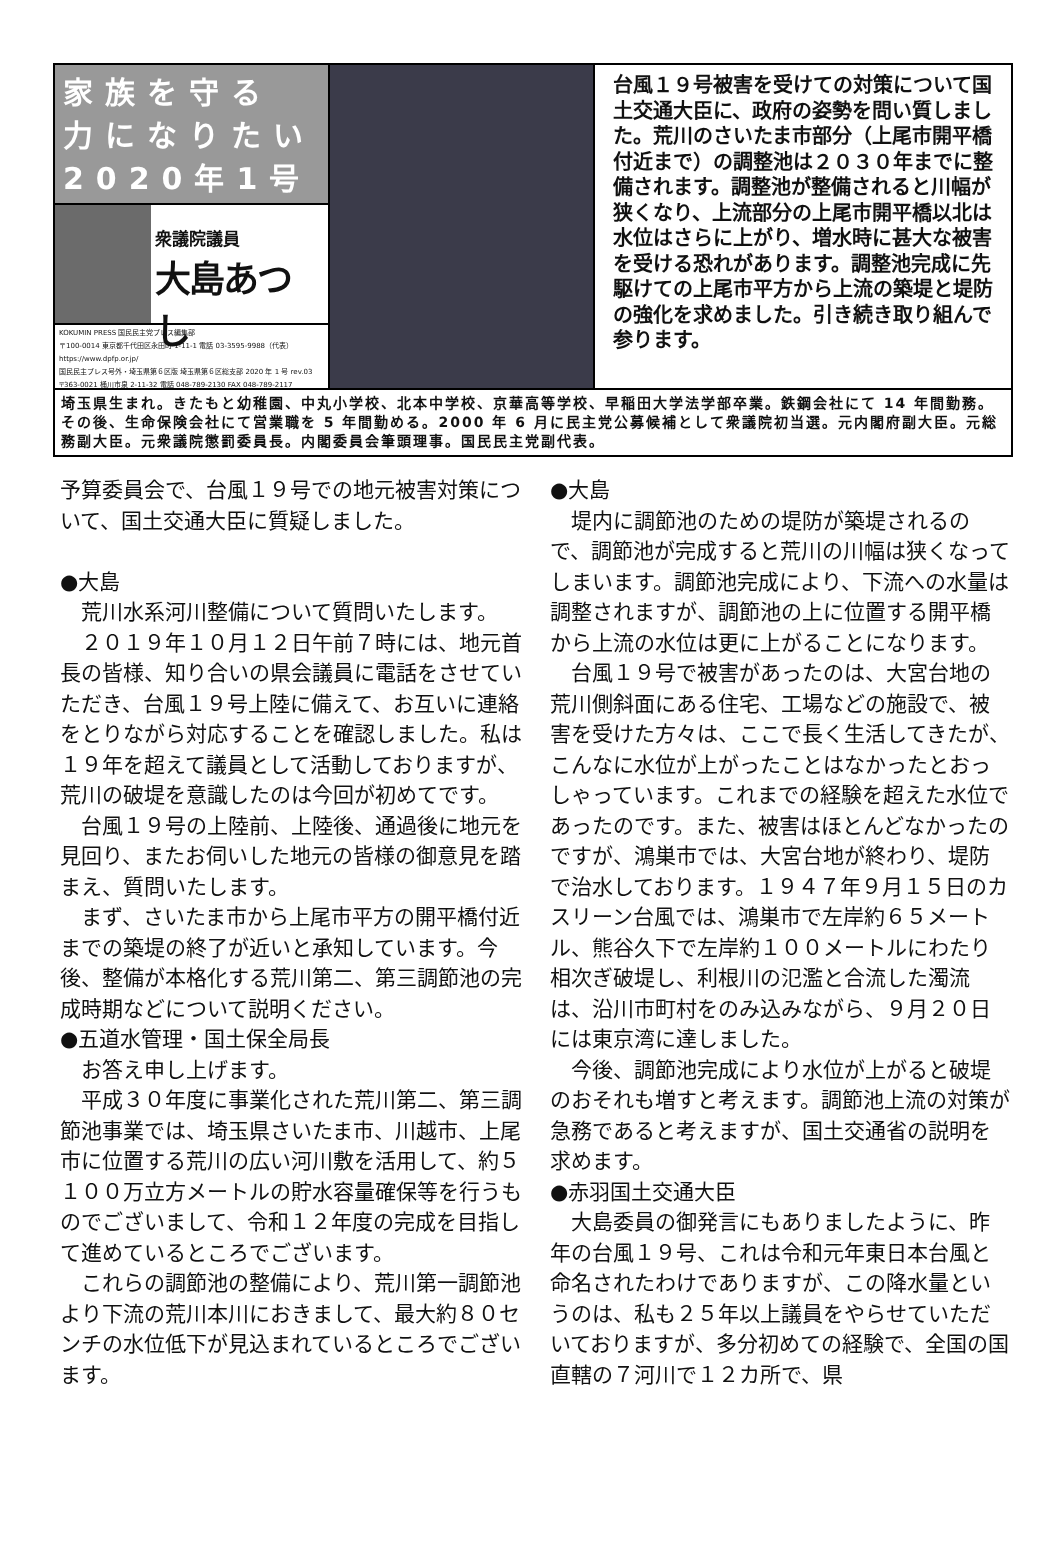家族を守る
力になりたい
2020年1号
衆議院議員
大島あつし
KOKUMIN PRESS 国民民主党プレス編集部
〒100-0014 東京都千代田区永田町 1-11-1 電話 03-3595-9988（代表）
https://www.dpfp.or.jp/
国民民主プレス号外・埼玉県第６区版 埼玉県第６区総支部 2020 年 1 号 rev.03
〒363-0021 桶川市泉 2-11-32 電話 048-789-2130 FAX 048-789-2117
台風１９号被害を受けての対策について国土交通大臣に、政府の姿勢を問い質しました。荒川のさいたま市部分（上尾市開平橋付近まで）の調整池は２０３０年までに整備されます。調整池が整備されると川幅が狭くなり、上流部分の上尾市開平橋以北は水位はさらに上がり、増水時に甚大な被害を受ける恐れがあります。調整池完成に先駆けての上尾市平方から上流の築堤と堤防の強化を求めました。引き続き取り組んで参ります。
埼玉県生まれ。きたもと幼稚園、中丸小学校、北本中学校、京華高等学校、早稲田大学法学部卒業。鉄鋼会社にて 14 年間勤務。その後、生命保険会社にて営業職を 5 年間勤める。2000 年 6 月に民主党公募候補として衆議院初当選。元内閣府副大臣。元総務副大臣。元衆議院懲罰委員長。内閣委員会筆頭理事。国民民主党副代表。
予算委員会で、台風１９号での地元被害対策について、国土交通大臣に質疑しました。
●大島
荒川水系河川整備について質問いたします。
２０１９年１０月１２日午前７時には、地元首長の皆様、知り合いの県会議員に電話をさせていただき、台風１９号上陸に備えて、お互いに連絡をとりながら対応することを確認しました。私は１９年を超えて議員として活動しておりますが、荒川の破堤を意識したのは今回が初めてです。
台風１９号の上陸前、上陸後、通過後に地元を見回り、またお伺いした地元の皆様の御意見を踏まえ、質問いたします。
まず、さいたま市から上尾市平方の開平橋付近までの築堤の終了が近いと承知しています。今後、整備が本格化する荒川第二、第三調節池の完成時期などについて説明ください。
●五道水管理・国土保全局長
お答え申し上げます。
平成３０年度に事業化された荒川第二、第三調節池事業では、埼玉県さいたま市、川越市、上尾市に位置する荒川の広い河川敷を活用して、約５１００万立方メートルの貯水容量確保等を行うものでございまして、令和１２年度の完成を目指して進めているところでございます。
これらの調節池の整備により、荒川第一調節池より下流の荒川本川におきまして、最大約８０センチの水位低下が見込まれているところでございます。
●大島
堤内に調節池のための堤防が築堤されるので、調節池が完成すると荒川の川幅は狭くなってしまいます。調節池完成により、下流への水量は調整されますが、調節池の上に位置する開平橋から上流の水位は更に上がることになります。
台風１９号で被害があったのは、大宮台地の荒川側斜面にある住宅、工場などの施設で、被害を受けた方々は、ここで長く生活してきたが、こんなに水位が上がったことはなかったとおっしゃっています。これまでの経験を超えた水位であったのです。また、被害はほとんどなかったのですが、鴻巣市では、大宮台地が終わり、堤防で治水しております。１９４７年９月１５日のカスリーン台風では、鴻巣市で左岸約６５メートル、熊谷久下で左岸約１００メートルにわたり相次ぎ破堤し、利根川の氾濫と合流した濁流は、沿川市町村をのみ込みながら、９月２０日には東京湾に達しました。
今後、調節池完成により水位が上がると破堤のおそれも増すと考えます。調節池上流の対策が急務であると考えますが、国土交通省の説明を求めます。
●赤羽国土交通大臣
大島委員の御発言にもありましたように、昨年の台風１９号、これは令和元年東日本台風と命名されたわけでありますが、この降水量というのは、私も２５年以上議員をやらせていただいておりますが、多分初めての経験で、全国の国直轄の７河川で１２カ所で、県